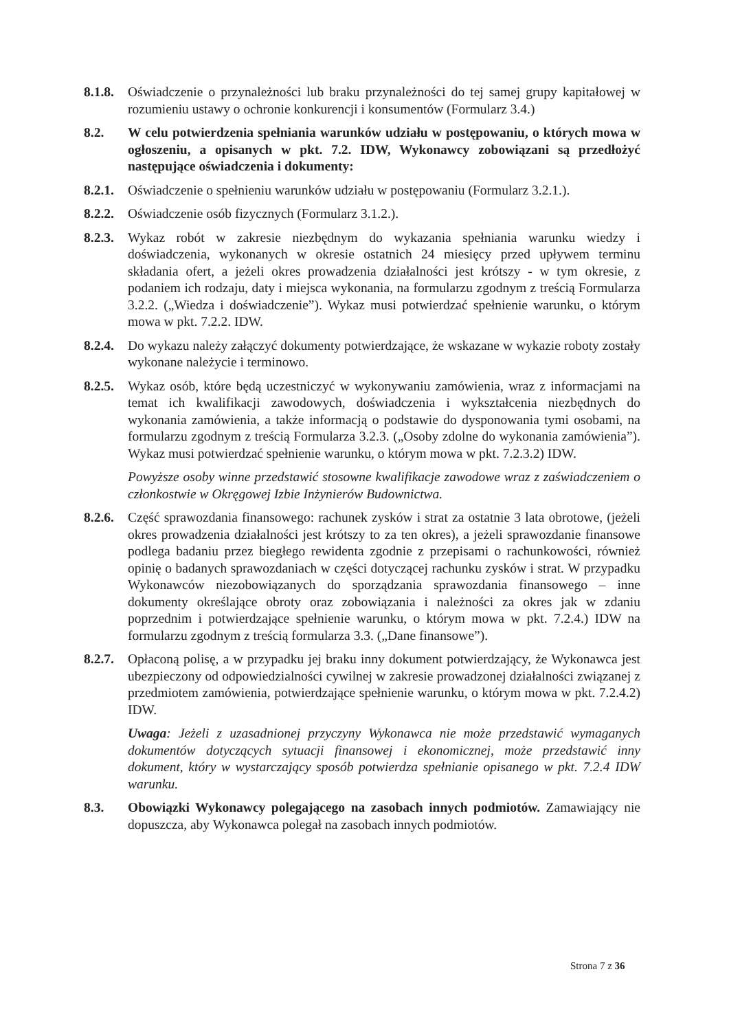8.1.8.
Oświadczenie o przynależności lub braku przynależności do tej samej grupy kapitałowej w rozumieniu ustawy o ochronie konkurencji i konsumentów (Formularz 3.4.)
8.2. W celu potwierdzenia spełniania warunków udziału w postępowaniu, o których mowa w ogłoszeniu, a opisanych w pkt. 7.2. IDW, Wykonawcy zobowiązani są przedłożyć następujące oświadczenia i dokumenty:
8.2.1.
Oświadczenie o spełnieniu warunków udziału w postępowaniu (Formularz 3.2.1.).
8.2.2.
Oświadczenie osób fizycznych (Formularz 3.1.2.).
8.2.3.
Wykaz robót w zakresie niezbędnym do wykazania spełniania warunku wiedzy i doświadczenia, wykonanych w okresie ostatnich 24 miesięcy przed upływem terminu składania ofert, a jeżeli okres prowadzenia działalności jest krótszy - w tym okresie, z podaniem ich rodzaju, daty i miejsca wykonania, na formularzu zgodnym z treścią Formularza 3.2.2. („Wiedza i doświadczenie”). Wykaz musi potwierdzać spełnienie warunku, o którym mowa w pkt. 7.2.2. IDW.
8.2.4.
Do wykazu należy załączyć dokumenty potwierdzające, że wskazane w wykazie roboty zostały wykonane należycie i terminowo.
8.2.5.
Wykaz osób, które będą uczestniczyć w wykonywaniu zamówienia, wraz z informacjami na temat ich kwalifikacji zawodowych, doświadczenia i wykształcenia niezbędnych do wykonania zamówienia, a także informacją o podstawie do dysponowania tymi osobami, na formularzu zgodnym z treścią Formularza 3.2.3. („Osoby zdolne do wykonania zamówienia”). Wykaz musi potwierdzać spełnienie warunku, o którym mowa w pkt. 7.2.3.2) IDW.
Powyższe osoby winne przedstawić stosowne kwalifikacje zawodowe wraz z zaświadczeniem o członkostwie w Okręgowej Izbie Inżynierów Budownictwa.
8.2.6.
Część sprawozdania finansowego: rachunek zysków i strat za ostatnie 3 lata obrotowe, (jeżeli okres prowadzenia działalności jest krótszy to za ten okres), a jeżeli sprawozdanie finansowe podlega badaniu przez biegłego rewidenta zgodnie z przepisami o rachunkowości, również opinię o badanych sprawozdaniach w części dotyczącej rachunku zysków i strat. W przypadku Wykonawców niezobowiązanych do sporządzania sprawozdania finansowego – inne dokumenty określające obroty oraz zobowiązania i należności za okres jak w zdaniu poprzednim i potwierdzające spełnienie warunku, o którym mowa w pkt. 7.2.4.) IDW na formularzu zgodnym z treścią formularza 3.3. („Dane finansowe”).
8.2.7.
Opłaconą polisę, a w przypadku jej braku inny dokument potwierdzający, że Wykonawca jest ubezpieczony od odpowiedzialności cywilnej w zakresie prowadzonej działalności związanej z przedmiotem zamówienia, potwierdzające spełnienie warunku, o którym mowa w pkt. 7.2.4.2) IDW.
Uwaga: Jeżeli z uzasadnionej przyczyny Wykonawca nie może przedstawić wymaganych dokumentów dotyczących sytuacji finansowej i ekonomicznej, może przedstawić inny dokument, który w wystarczający sposób potwierdza spełnianie opisanego w pkt. 7.2.4 IDW warunku.
8.3. Obowiązki Wykonawcy polegającego na zasobach innych podmiotów. Zamawiający nie dopuszcza, aby Wykonawca polegał na zasobach innych podmiotów.
Strona 7 z 36